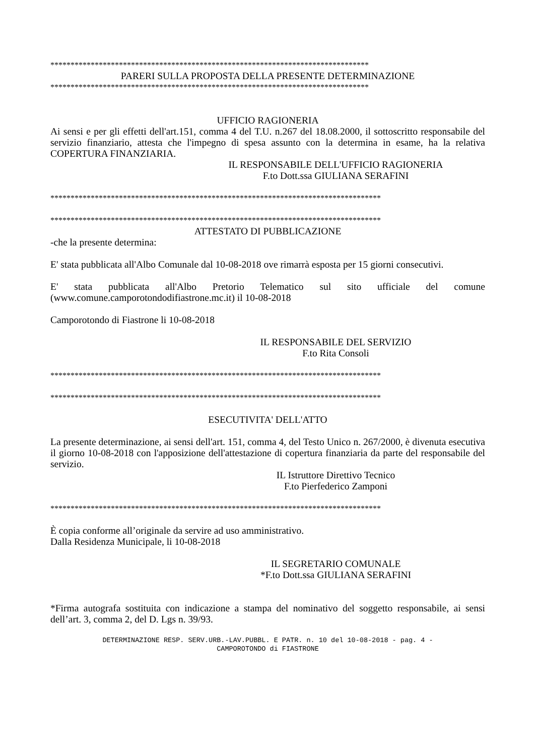*******************************************************************************
PARERI SULLA PROPOSTA DELLA PRESENTE DETERMINAZIONE
*******************************************************************************
UFFICIO RAGIONERIA
Ai sensi e per gli effetti dell'art.151, comma 4 del T.U. n.267 del 18.08.2000, il sottoscritto responsabile del servizio finanziario, attesta che l'impegno di spesa assunto con la determina in esame, ha la relativa COPERTURA FINANZIARIA.
IL RESPONSABILE DELL'UFFICIO RAGIONERIA
F.to Dott.ssa GIULIANA SERAFINI
**********************************************************************************
**********************************************************************************
ATTESTATO DI PUBBLICAZIONE
-che la presente determina:
E' stata pubblicata all'Albo Comunale dal 10-08-2018 ove rimarrà esposta per 15 giorni consecutivi.
E' stata pubblicata all'Albo Pretorio Telematico sul sito ufficiale del comune (www.comune.camporotondodifiastrone.mc.it) il 10-08-2018
Camporotondo di Fiastrone li 10-08-2018
IL RESPONSABILE DEL SERVIZIO
F.to Rita Consoli
**********************************************************************************
**********************************************************************************
ESECUTIVITA' DELL'ATTO
La presente determinazione, ai sensi dell'art. 151, comma 4, del Testo Unico n. 267/2000, è divenuta esecutiva il giorno 10-08-2018 con l'apposizione dell'attestazione di copertura finanziaria da parte del responsabile del servizio.
IL Istruttore Direttivo Tecnico
F.to Pierfederico Zamponi
**********************************************************************************
È copia conforme all’originale da servire ad uso amministrativo.
Dalla Residenza Municipale, li 10-08-2018
IL SEGRETARIO COMUNALE
*F.to Dott.ssa GIULIANA SERAFINI
*Firma autografa sostituita con indicazione a stampa del nominativo del soggetto responsabile, ai sensi dell’art. 3, comma 2, del D. Lgs n. 39/93.
DETERMINAZIONE RESP. SERV.URB.-LAV.PUBBL. E PATR. n. 10 del 10-08-2018 - pag. 4 -
CAMPOROTONDO di FIASTRONE